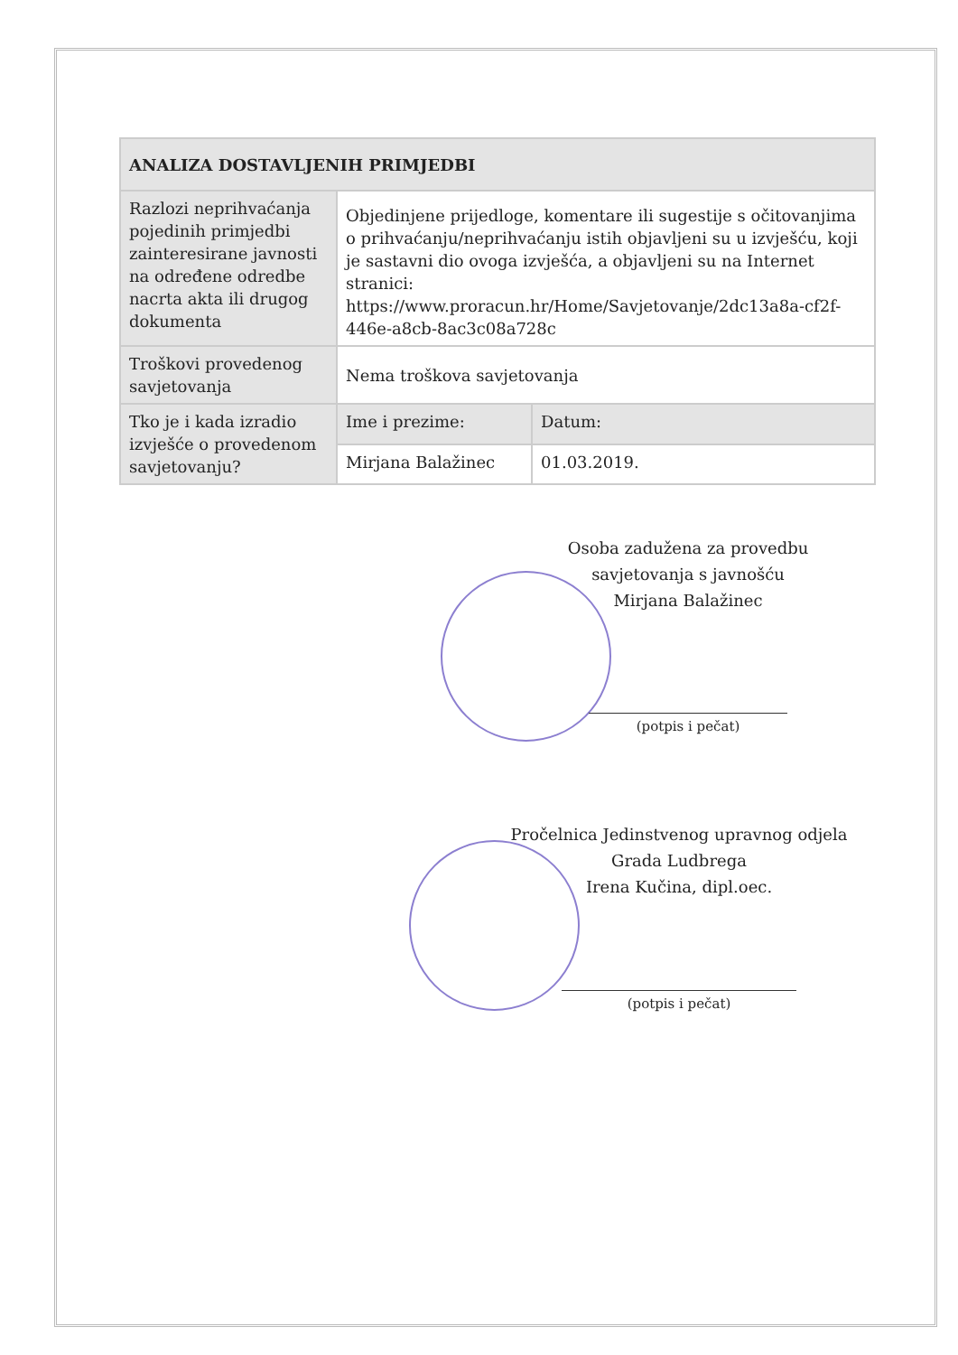| ANALIZA DOSTAVLJENIH PRIMJEDBI | | |
| --- | --- | --- |
| Razlozi neprihvaćanja pojedinih primjedbi zainteresirane javnosti na određene odredbe nacrta akta ili drugog dokumenta | Objedinjene prijedloge, komentare ili sugestije s očitovanjima o prihvaćanju/neprihvaćanju istih objavljeni su u izvješću, koji je sastavni dio ovoga izvješća, a objavljeni su na Internet stranici: https://www.proracun.hr/Home/Savjetovanje/2dc13a8a-cf2f-446e-a8cb-8ac3c08a728c | |
| Troškovi provedenog savjetovanja | Nema troškova savjetovanja | |
| Tko je i kada izradio izvješće o provedenom savjetovanju? | Ime i prezime: | Datum: |
| | Mirjana Balažinec | 01.03.2019. |
Osoba zadužena za provedbu
savjetovanja s javnošću
Mirjana Balažinec
(potpis i pečat)
Pročelnica Jedinstvenog upravnog odjela
Grada Ludbrega
Irena Kučina, dipl.oec.
(potpis i pečat)